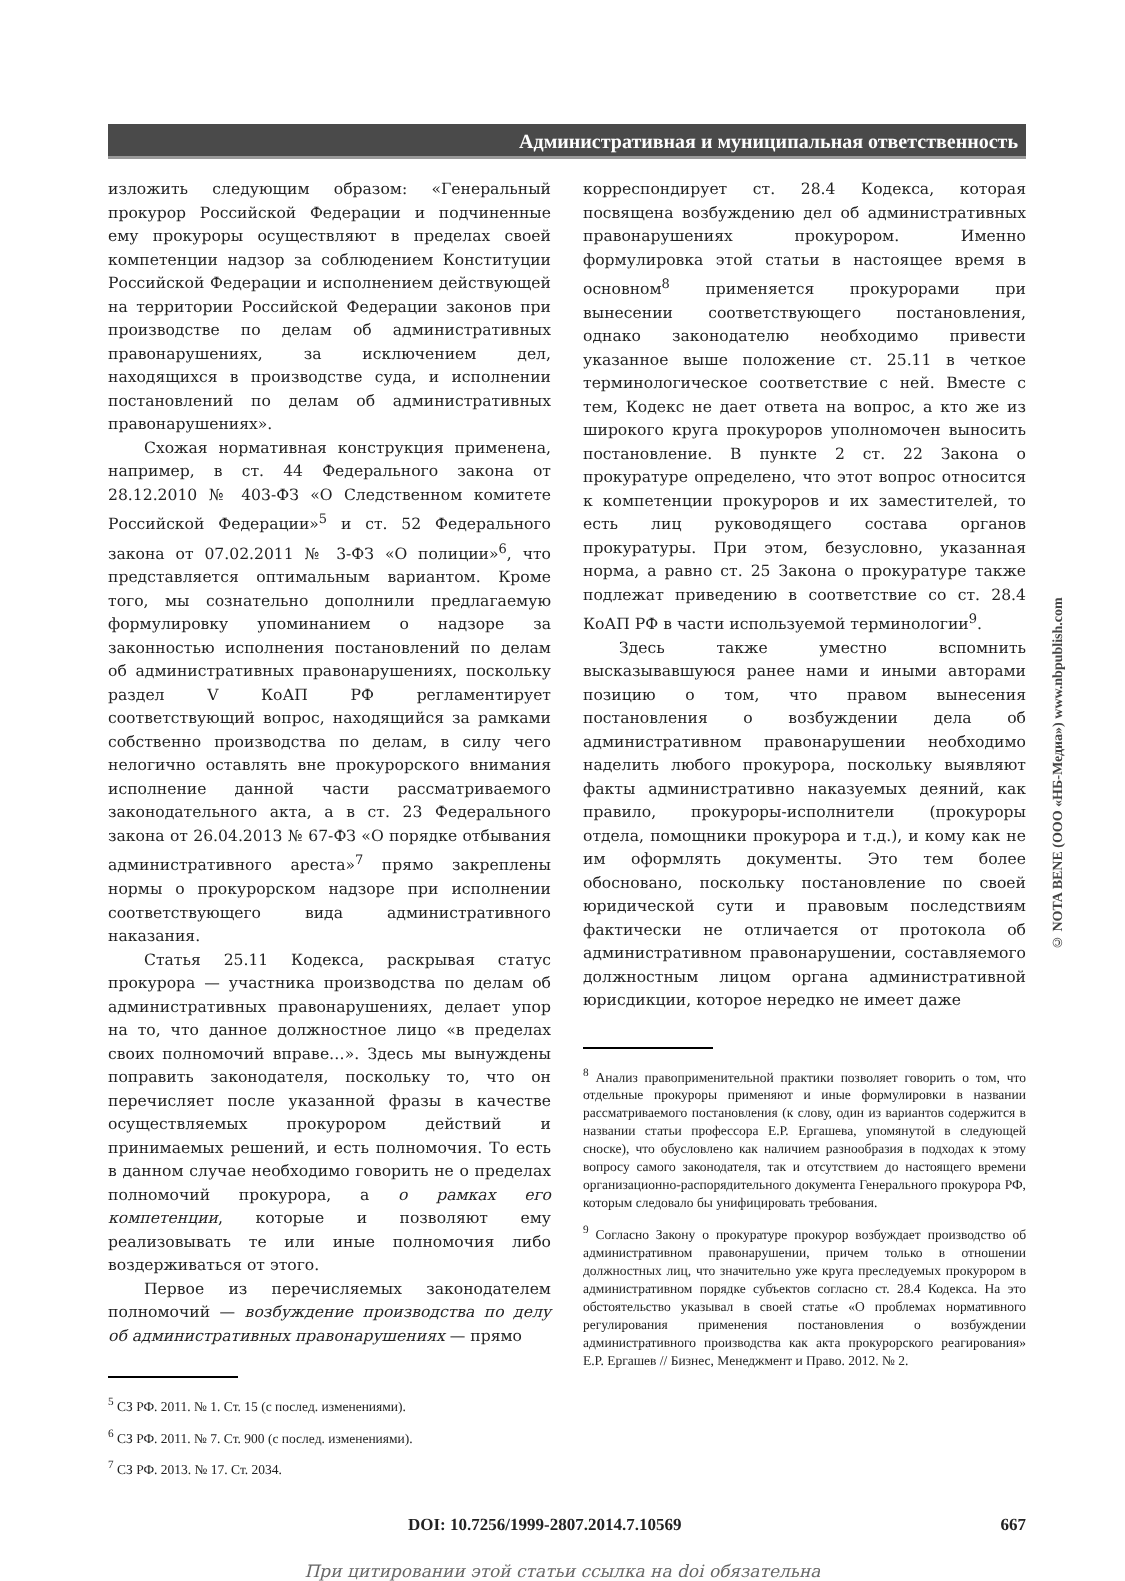Административная и муниципальная ответственность
изложить следующим образом: «Генеральный прокурор Российской Федерации и подчиненные ему прокуроры осуществляют в пределах своей компетенции надзор за соблюдением Конституции Российской Федерации и исполнением действующей на территории Российской Федерации законов при производстве по делам об административных правонарушениях, за исключением дел, находящихся в производстве суда, и исполнении постановлений по делам об административных правонарушениях».
Схожая нормативная конструкция применена, например, в ст. 44 Федерального закона от 28.12.2010 № 403-ФЗ «О Следственном комитете Российской Федерации»<sup>5</sup> и ст. 52 Федерального закона от 07.02.2011 № 3-ФЗ «О полиции»<sup>6</sup>, что представляется оптимальным вариантом. Кроме того, мы сознательно дополнили предлагаемую формулировку упоминанием о надзоре за законностью исполнения постановлений по делам об административных правонарушениях, поскольку раздел V КоАП РФ регламентирует соответствующий вопрос, находящийся за рамками собственно производства по делам, в силу чего нелогично оставлять вне прокурорского внимания исполнение данной части рассматриваемого законодательного акта, а в ст. 23 Федерального закона от 26.04.2013 № 67-ФЗ «О порядке отбывания административного ареста»<sup>7</sup> прямо закреплены нормы о прокурорском надзоре при исполнении соответствующего вида административного наказания.
Статья 25.11 Кодекса, раскрывая статус прокурора — участника производства по делам об административных правонарушениях, делает упор на то, что данное должностное лицо «в пределах своих полномочий вправе…». Здесь мы вынуждены поправить законодателя, поскольку то, что он перечисляет после указанной фразы в качестве осуществляемых прокурором действий и принимаемых решений, и есть полномочия. То есть в данном случае необходимо говорить не о пределах полномочий прокурора, а о рамках его компетенции, которые и позволяют ему реализовывать те или иные полномочия либо воздерживаться от этого.
Первое из перечисляемых законодателем полномочий — возбуждение производства по делу об административных правонарушениях — прямо
<sup>5</sup> СЗ РФ. 2011. № 1. Ст. 15 (с послед. изменениями).
<sup>6</sup> СЗ РФ. 2011. № 7. Ст. 900 (с послед. изменениями).
<sup>7</sup> СЗ РФ. 2013. № 17. Ст. 2034.
корреспондирует ст. 28.4 Кодекса, которая посвящена возбуждению дел об административных правонарушениях прокурором. Именно формулировка этой статьи в настоящее время в основном<sup>8</sup> применяется прокурорами при вынесении соответствующего постановления, однако законодателю необходимо привести указанное выше положение ст. 25.11 в четкое терминологическое соответствие с ней. Вместе с тем, Кодекс не дает ответа на вопрос, а кто же из широкого круга прокуроров уполномочен выносить постановление. В пункте 2 ст. 22 Закона о прокуратуре определено, что этот вопрос относится к компетенции прокуроров и их заместителей, то есть лиц руководящего состава органов прокуратуры. При этом, безусловно, указанная норма, а равно ст. 25 Закона о прокуратуре также подлежат приведению в соответствие со ст. 28.4 КоАП РФ в части используемой терминологии<sup>9</sup>.
Здесь также уместно вспомнить высказывавшуюся ранее нами и иными авторами позицию о том, что правом вынесения постановления о возбуждении дела об административном правонарушении необходимо наделить любого прокурора, поскольку выявляют факты административно наказуемых деяний, как правило, прокуроры-исполнители (прокуроры отдела, помощники прокурора и т.д.), и кому как не им оформлять документы. Это тем более обосновано, поскольку постановление по своей юридической сути и правовым последствиям фактически не отличается от протокола об административном правонарушении, составляемого должностным лицом органа административной юрисдикции, которое нередко не имеет даже
<sup>8</sup> Анализ правоприменительной практики позволяет говорить о том, что отдельные прокуроры применяют и иные формулировки в названии рассматриваемого постановления (к слову, один из вариантов содержится в названии статьи профессора Е.Р. Ергашева, упомянутой в следующей сноске), что обусловлено как наличием разнообразия в подходах к этому вопросу самого законодателя, так и отсутствием до настоящего времени организационно-распорядительного документа Генерального прокурора РФ, которым следовало бы унифицировать требования.
<sup>9</sup> Согласно Закону о прокуратуре прокурор возбуждает производство об административном правонарушении, причем только в отношении должностных лиц, что значительно уже круга преследуемых прокурором в административном порядке субъектов согласно ст. 28.4 Кодекса. На это обстоятельство указывал в своей статье «О проблемах нормативного регулирования применения постановления о возбуждении административного производства как акта прокурорского реагирования» Е.Р. Ергашев // Бизнес, Менеджмент и Право. 2012. № 2.
DOI: 10.7256/1999-2807.2014.7.10569 667
При цитировании этой статьи ссылка на doi обязательна
© NOTA BENE (ООО «НБ-Медиа») www.nbpublish.com